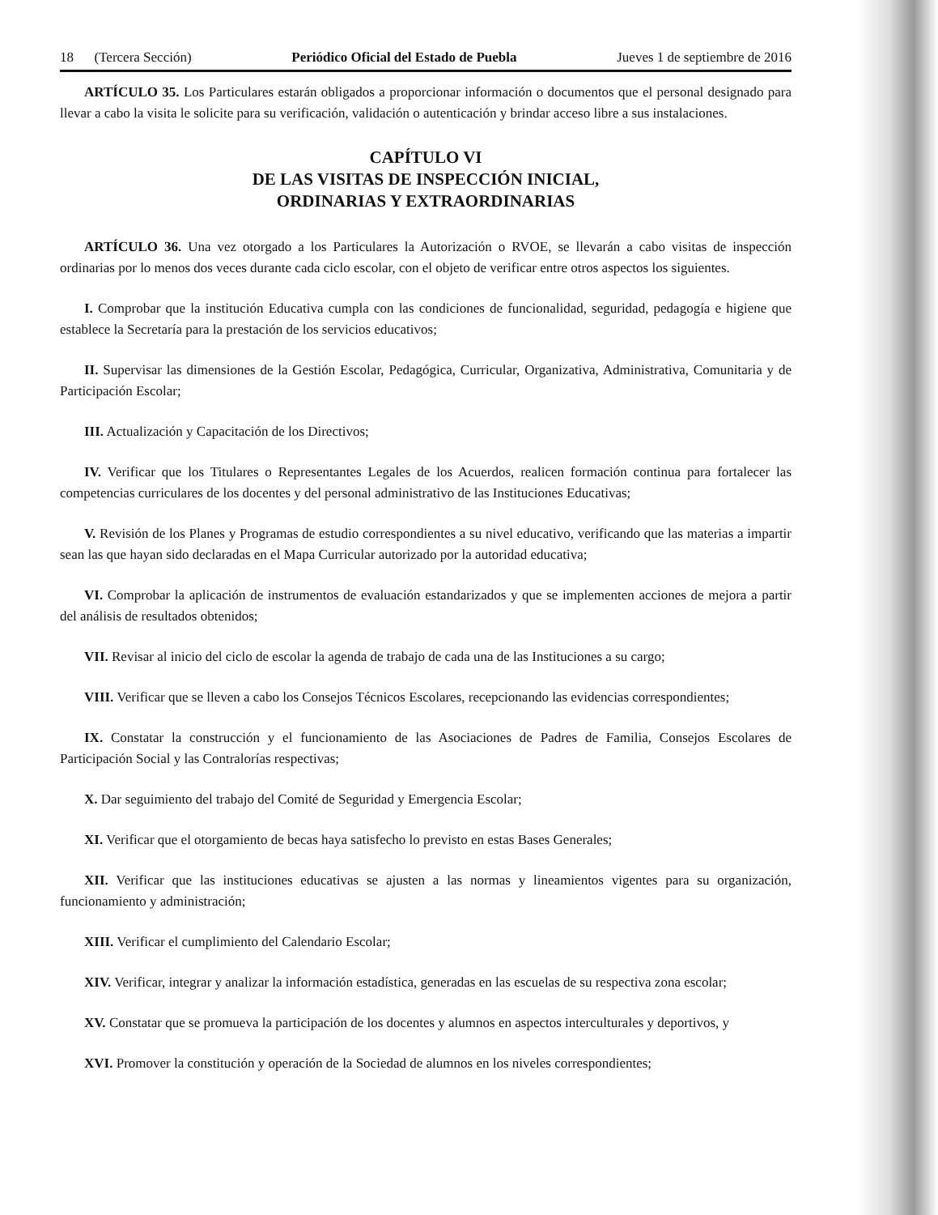18 (Tercera Sección) Periódico Oficial del Estado de Puebla Jueves 1 de septiembre de 2016
ARTÍCULO 35. Los Particulares estarán obligados a proporcionar información o documentos que el personal designado para llevar a cabo la visita le solicite para su verificación, validación o autenticación y brindar acceso libre a sus instalaciones.
CAPÍTULO VI
DE LAS VISITAS DE INSPECCIÓN INICIAL,
ORDINARIAS Y EXTRAORDINARIAS
ARTÍCULO 36. Una vez otorgado a los Particulares la Autorización o RVOE, se llevarán a cabo visitas de inspección ordinarias por lo menos dos veces durante cada ciclo escolar, con el objeto de verificar entre otros aspectos los siguientes.
I. Comprobar que la institución Educativa cumpla con las condiciones de funcionalidad, seguridad, pedagogía e higiene que establece la Secretaría para la prestación de los servicios educativos;
II. Supervisar las dimensiones de la Gestión Escolar, Pedagógica, Curricular, Organizativa, Administrativa, Comunitaria y de Participación Escolar;
III. Actualización y Capacitación de los Directivos;
IV. Verificar que los Titulares o Representantes Legales de los Acuerdos, realicen formación continua para fortalecer las competencias curriculares de los docentes y del personal administrativo de las Instituciones Educativas;
V. Revisión de los Planes y Programas de estudio correspondientes a su nivel educativo, verificando que las materias a impartir sean las que hayan sido declaradas en el Mapa Curricular autorizado por la autoridad educativa;
VI. Comprobar la aplicación de instrumentos de evaluación estandarizados y que se implementen acciones de mejora a partir del análisis de resultados obtenidos;
VII. Revisar al inicio del ciclo de escolar la agenda de trabajo de cada una de las Instituciones a su cargo;
VIII. Verificar que se lleven a cabo los Consejos Técnicos Escolares, recepcionando las evidencias correspondientes;
IX. Constatar la construcción y el funcionamiento de las Asociaciones de Padres de Familia, Consejos Escolares de Participación Social y las Contralorías respectivas;
X. Dar seguimiento del trabajo del Comité de Seguridad y Emergencia Escolar;
XI. Verificar que el otorgamiento de becas haya satisfecho lo previsto en estas Bases Generales;
XII. Verificar que las instituciones educativas se ajusten a las normas y lineamientos vigentes para su organización, funcionamiento y administración;
XIII. Verificar el cumplimiento del Calendario Escolar;
XIV. Verificar, integrar y analizar la información estadística, generadas en las escuelas de su respectiva zona escolar;
XV. Constatar que se promueva la participación de los docentes y alumnos en aspectos interculturales y deportivos, y
XVI. Promover la constitución y operación de la Sociedad de alumnos en los niveles correspondientes;